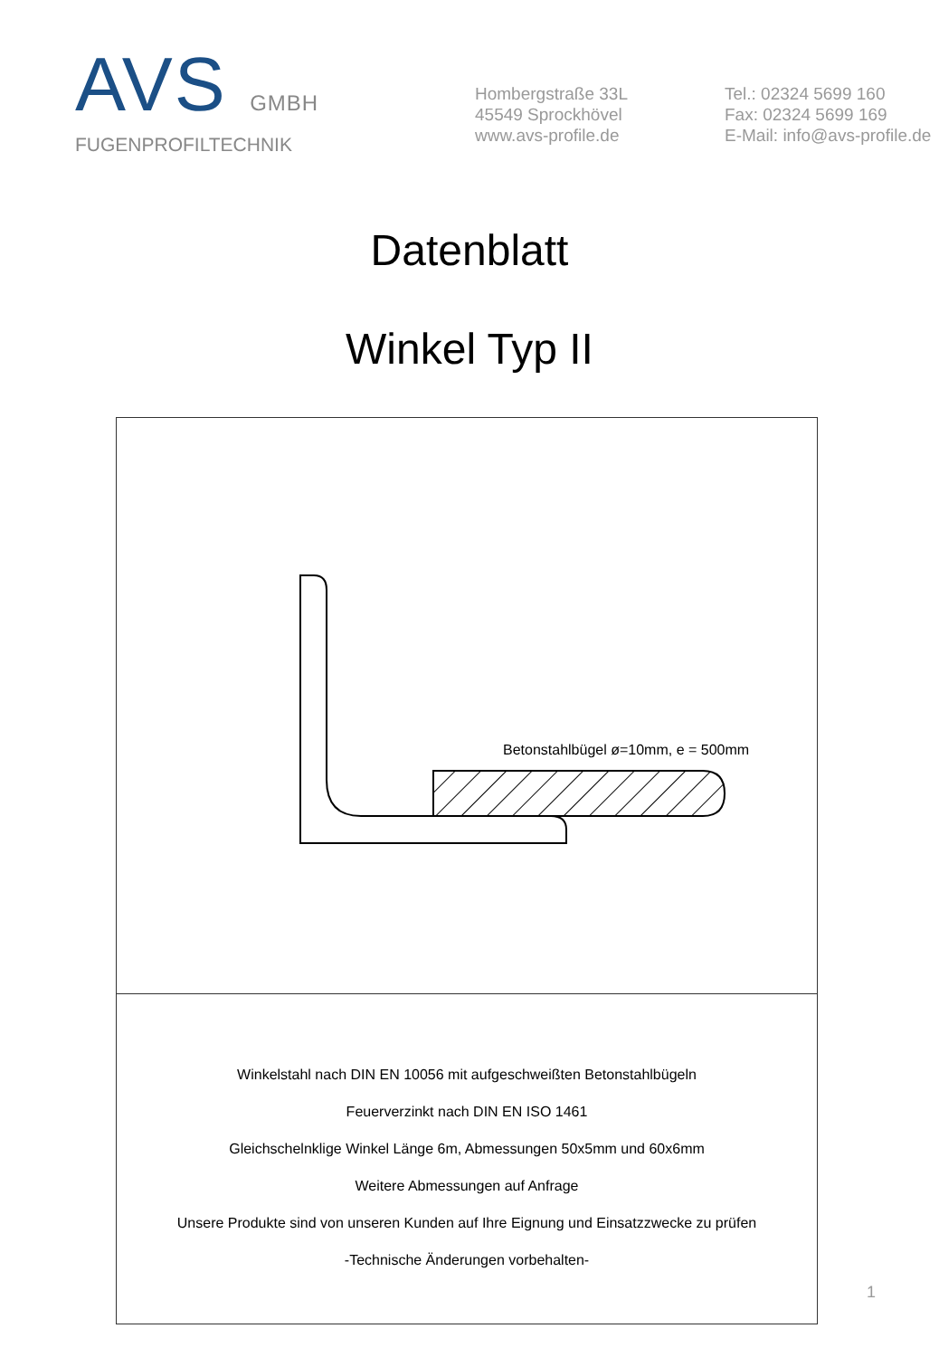AVS GMBH
FUGENPROFILTECHNIK
Hombergstraße 33L
45549 Sprockhövel
www.avs-profile.de
Tel.: 02324 5699 160
Fax: 02324 5699 169
E-Mail: info@avs-profile.de
Datenblatt
Winkel Typ II
Betonstahlbügel ø=10mm, e = 500mm
Winkelstahl nach DIN EN 10056 mit aufgeschweißten Betonstahlbügeln
Feuerverzinkt nach DIN EN ISO 1461
Gleichschelnklige Winkel Länge 6m, Abmessungen 50x5mm und 60x6mm
Weitere Abmessungen auf Anfrage
Unsere Produkte sind von unseren Kunden auf Ihre Eignung und Einsatzzwecke zu prüfen
-Technische Änderungen vorbehalten-
1